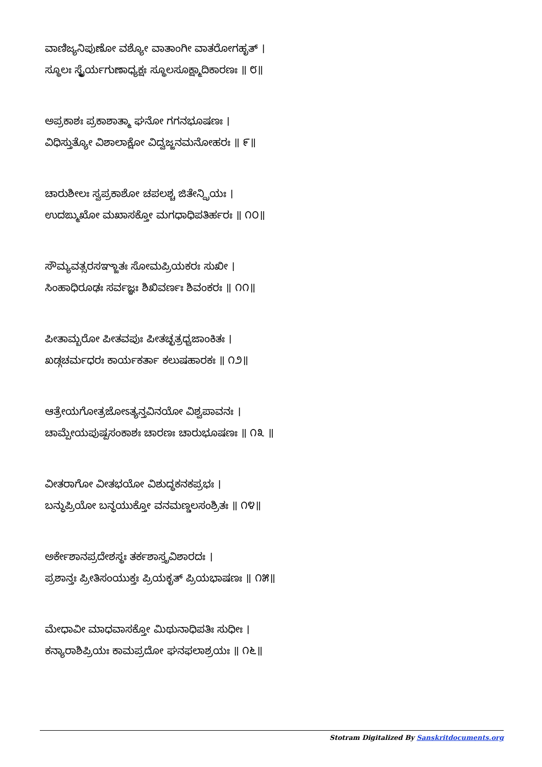ವಾಣಿಜ್ಯನಿಪುಣೋ ವಶ್ಯೋ ವಾತಾಂಗೀ ವಾತರೋಗಹೃತ್ ।
ಸ್ಥೂಲಃ ಸ್ಥೈರ್ಯಗುಣಾಧ್ಯಕ್ಷಃ ಸ್ಥೂಲಸೂಕ್ಷ್ಮಾದಿಕಾರಣಃ ॥ ೮॥
ಅಪ್ರಕಾಶಃ ಪ್ರಕಾಶಾತ್ಮಾ ಘನೋ ಗಗನಭೂಷಣಃ ।
ವಿಧಿಸ್ತುತ್ಯೋ ವಿಶಾಲಾಕ್ಷೋ ವಿದ್ವಜ್ಜನಮನೋಹರಃ ॥ ೯॥
ಚಾರುಶೀಲಃ ಸ್ವಪ್ರಕಾಶೋ ಚಪಲಶ್ಚ ಜಿತೇನ್ದ್ರಿಯಃ ।
ಉದಙ್ಮುಖೋ ಮಖಾಸಕ್ತೋ ಮಗಧಾಧಿಪತಿರ್ಹರಃ ॥ ೧೦॥
ಸೌಮ್ಯವತ್ಸರಸಞ್ಜಾತಃ ಸೋಮಪ್ರಿಯಕರಃ ಸುಖೀ ।
ಸಿಂಹಾಧಿರೂಢಃ ಸರ್ವಜ್ಞಃ ಶಿಖಿವರ್ಣಃ ಶಿವಂಕರಃ ॥ ೧೧॥
ಪೀತಾಮ್ಬರೋ ಪೀತವಪುಃ ಪೀತಚ್ಛತ್ರಧ್ವಜಾಂಕಿತಃ ।
ಖಡ್ಗಚರ್ಮಧರಃ ಕಾರ್ಯಕರ್ತಾ ಕಲುಷಹಾರಕಃ ॥ ೧೨॥
ಆತ್ರೇಯಗೋತ್ರಜೋಽತ್ಯನ್ತವಿನಯೋ ವಿಶ್ವಪಾವನಃ ।
ಚಾಮ್ಪೇಯಪುಷ್ಪಸಂಕಾಶಃ ಚಾರಣಃ ಚಾರುಭೂಷಣಃ ॥ ೧೩ ॥
ವೀತರಾಗೋ ವೀತಭಯೋ ವಿಶುದ್ಧಕನಕಪ್ರಭಃ ।
ಬನ್ಧುಪ್ರಿಯೋ ಬನ್ಧಯುಕ್ತೋ ವನಮಣ್ಡಲಸಂಶ್ರಿತಃ ॥ ೧೪॥
ಅರ್ಕೇಶಾನಪ್ರದೇಶಸ್ಥಃ ತರ್ಕಶಾಸ್ತ್ರವಿಶಾರದಃ ।
ಪ್ರಶಾನ್ತಃ ಪ್ರೀತಿಸಂಯುಕ್ತಃ ಪ್ರಿಯಕೃತ್ ಪ್ರಿಯಭಾಷಣಃ ॥ ೧೫॥
ಮೇಧಾವೀ ಮಾಧವಾಸಕ್ತೋ ಮಿಥುನಾಧಿಪತಿಃ ಸುಧೀಃ ।
ಕನ್ಯಾರಾಶಿಪ್ರಿಯಃ ಕಾಮಪ್ರದೋ ಘನಫಲಾಶ್ರಯಃ ॥ ೧೬॥
Stotram Digitalized By Sanskritdocuments.org